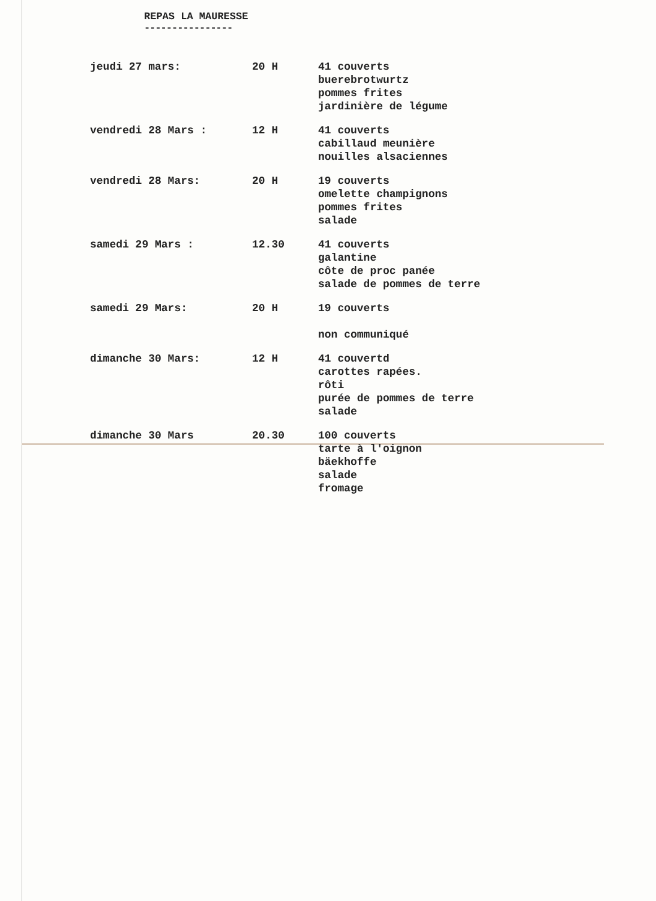REPAS LA MAURESSE
----------------
| jeudi 27 mars: | 20 H | 41 couverts buerebrotwurtz pommes frites jardinière de légume |
| vendredi 28 Mars : | 12 H | 41 couverts cabillaud meunière nouilles alsaciennes |
| vendredi 28 Mars: | 20 H | 19 couverts omelette champignons pommes frites salade |
| samedi 29 Mars : | 12.30 | 41 couverts galantine côte de proc panée salade de pommes de terre |
| samedi 29 Mars: | 20 H | 19 couverts non communiqué |
| dimanche 30 Mars: | 12 H | 41 couvertd carottes rapées. rôti purée de pommes de terre salade |
| dimanche 30 Mars | 20.30 | 100 couverts tarte à l'oignon bäekhoffe salade fromage |